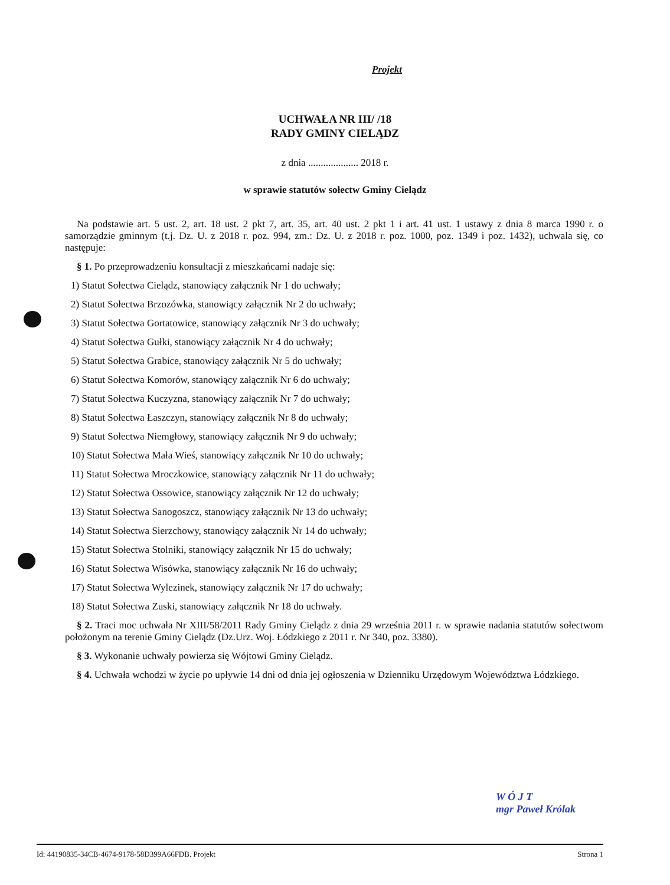Projekt
UCHWAŁA NR III/ /18
RADY GMINY CIELĄDZ
z dnia .................... 2018 r.
w sprawie statutów sołectw Gminy Cielądz
Na podstawie art. 5 ust. 2, art. 18 ust. 2 pkt 7, art. 35, art. 40 ust. 2 pkt 1 i art. 41 ust. 1 ustawy z dnia 8 marca 1990 r. o samorządzie gminnym (t.j. Dz. U. z 2018 r. poz. 994, zm.: Dz. U. z 2018 r. poz. 1000, poz. 1349 i poz. 1432), uchwala się, co następuje:
§ 1. Po przeprowadzeniu konsultacji z mieszkańcami nadaje się:
1) Statut Sołectwa Cielądz, stanowiący załącznik Nr 1 do uchwały;
2) Statut Sołectwa Brzozówka, stanowiący załącznik Nr 2 do uchwały;
3) Statut Sołectwa Gortatowice, stanowiący załącznik Nr 3 do uchwały;
4) Statut Sołectwa Gułki, stanowiący załącznik Nr 4 do uchwały;
5) Statut Sołectwa Grabice, stanowiący załącznik Nr 5 do uchwały;
6) Statut Sołectwa Komorów, stanowiący załącznik Nr 6 do uchwały;
7) Statut Sołectwa Kuczyzna, stanowiący załącznik Nr 7 do uchwały;
8) Statut Sołectwa Łaszczyn, stanowiący załącznik Nr 8 do uchwały;
9) Statut Sołectwa Niemgłowy, stanowiący załącznik Nr 9 do uchwały;
10) Statut Sołectwa Mała Wieś, stanowiący załącznik Nr 10 do uchwały;
11) Statut Sołectwa Mroczkowice, stanowiący załącznik Nr 11 do uchwały;
12) Statut Sołectwa Ossowice, stanowiący załącznik Nr 12 do uchwały;
13) Statut Sołectwa Sanogoszcz, stanowiący załącznik Nr 13 do uchwały;
14) Statut Sołectwa Sierzchowy, stanowiący załącznik Nr 14 do uchwały;
15) Statut Sołectwa Stolniki, stanowiący załącznik Nr 15 do uchwały;
16) Statut Sołectwa Wisówka, stanowiący załącznik Nr 16 do uchwały;
17) Statut Sołectwa Wylezinek, stanowiący załącznik Nr 17 do uchwały;
18) Statut Sołectwa Zuski, stanowiący załącznik Nr 18 do uchwały.
§ 2. Traci moc uchwała Nr XIII/58/2011 Rady Gminy Cielądz z dnia 29 września 2011 r. w sprawie nadania statutów sołectwom położonym na terenie Gminy Cielądz (Dz.Urz. Woj. Łódzkiego z 2011 r. Nr 340, poz. 3380).
§ 3. Wykonanie uchwały powierza się Wójtowi Gminy Cielądz.
§ 4. Uchwała wchodzi w życie po upływie 14 dni od dnia jej ogłoszenia w Dzienniku Urzędowym Województwa Łódzkiego.
W Ó J T
mgr Paweł Królak
Id: 44190835-34CB-4674-9178-58D399A66FDB. Projekt Strona 1